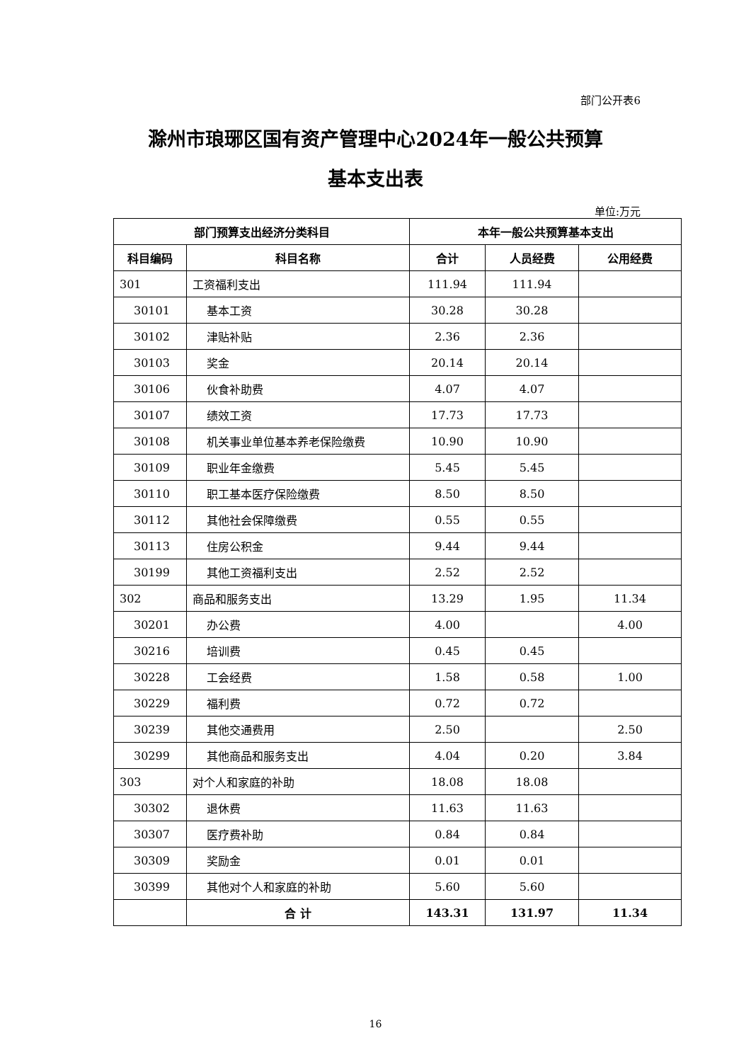部门公开表6
滁州市琅琊区国有资产管理中心2024年一般公共预算
基本支出表
单位:万元
| 部门预算支出经济分类科目 | | 本年一般公共预算基本支出 | | |
| --- | --- | --- | --- | --- |
| 科目编码 | 科目名称 | 合计 | 人员经费 | 公用经费 |
| 301 | 工资福利支出 | 111.94 | 111.94 | |
| 30101 | 基本工资 | 30.28 | 30.28 | |
| 30102 | 津贴补贴 | 2.36 | 2.36 | |
| 30103 | 奖金 | 20.14 | 20.14 | |
| 30106 | 伙食补助费 | 4.07 | 4.07 | |
| 30107 | 绩效工资 | 17.73 | 17.73 | |
| 30108 | 机关事业单位基本养老保险缴费 | 10.90 | 10.90 | |
| 30109 | 职业年金缴费 | 5.45 | 5.45 | |
| 30110 | 职工基本医疗保险缴费 | 8.50 | 8.50 | |
| 30112 | 其他社会保障缴费 | 0.55 | 0.55 | |
| 30113 | 住房公积金 | 9.44 | 9.44 | |
| 30199 | 其他工资福利支出 | 2.52 | 2.52 | |
| 302 | 商品和服务支出 | 13.29 | 1.95 | 11.34 |
| 30201 | 办公费 | 4.00 | | 4.00 |
| 30216 | 培训费 | 0.45 | 0.45 | |
| 30228 | 工会经费 | 1.58 | 0.58 | 1.00 |
| 30229 | 福利费 | 0.72 | 0.72 | |
| 30239 | 其他交通费用 | 2.50 | | 2.50 |
| 30299 | 其他商品和服务支出 | 4.04 | 0.20 | 3.84 |
| 303 | 对个人和家庭的补助 | 18.08 | 18.08 | |
| 30302 | 退休费 | 11.63 | 11.63 | |
| 30307 | 医疗费补助 | 0.84 | 0.84 | |
| 30309 | 奖励金 | 0.01 | 0.01 | |
| 30399 | 其他对个人和家庭的补助 | 5.60 | 5.60 | |
| | 合 计 | 143.31 | 131.97 | 11.34 |
16